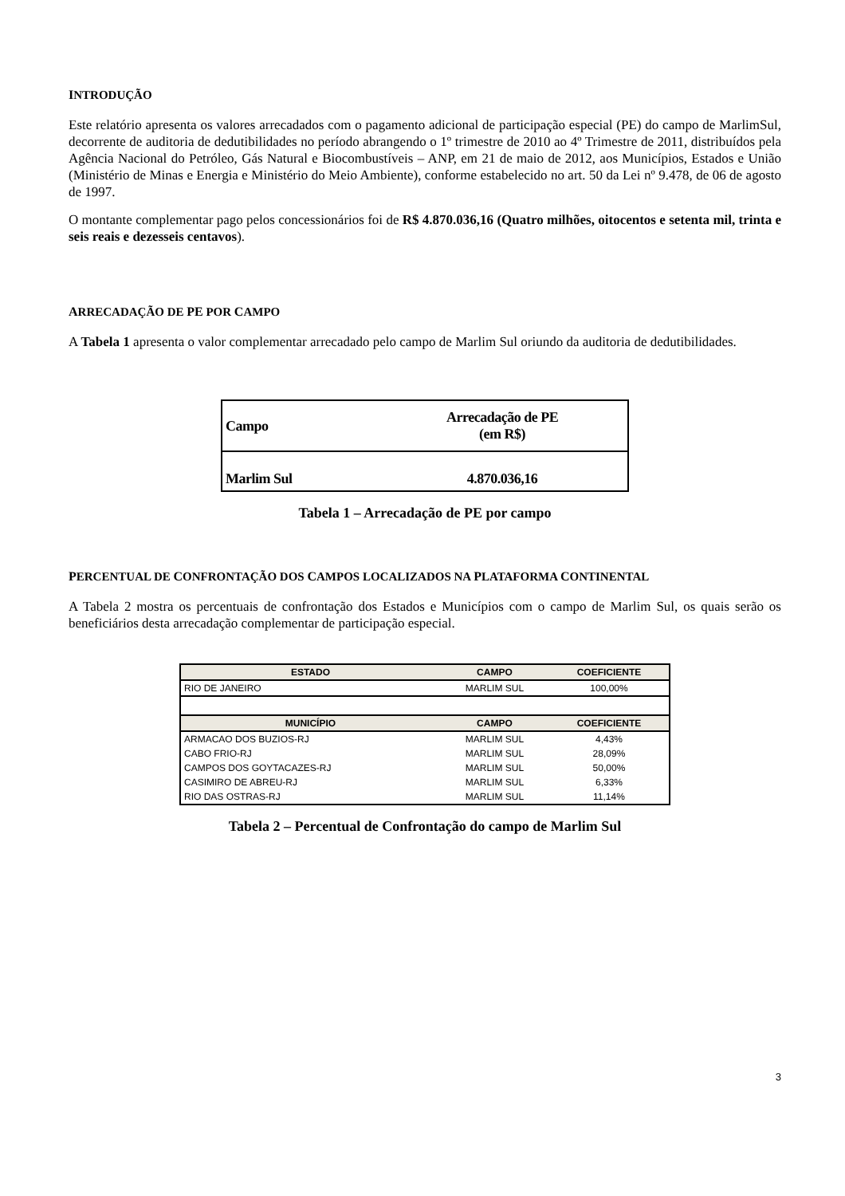INTRODUÇÃO
Este relatório apresenta os valores arrecadados com o pagamento adicional de participação especial (PE) do campo de MarlimSul, decorrente de auditoria de dedutibilidades no período abrangendo o 1º trimestre de 2010 ao 4º Trimestre de 2011, distribuídos pela Agência Nacional do Petróleo, Gás Natural e Biocombustíveis – ANP, em 21 de maio de 2012, aos Municípios, Estados e União (Ministério de Minas e Energia e Ministério do Meio Ambiente), conforme estabelecido no art. 50 da Lei nº 9.478, de 06 de agosto de 1997.
O montante complementar pago pelos concessionários foi de R$ 4.870.036,16 (Quatro milhões, oitocentos e setenta mil, trinta e seis reais e dezesseis centavos).
ARRECADAÇÃO DE PE POR CAMPO
A Tabela 1 apresenta o valor complementar arrecadado pelo campo de Marlim Sul oriundo da auditoria de dedutibilidades.
| Campo | Arrecadação de PE (em R$) |
| Marlim Sul | 4.870.036,16 |
Tabela 1 – Arrecadação de PE por campo
PERCENTUAL DE CONFRONTAÇÃO DOS CAMPOS LOCALIZADOS NA PLATAFORMA CONTINENTAL
A Tabela 2 mostra os percentuais de confrontação dos Estados e Municípios com o campo de Marlim Sul, os quais serão os beneficiários desta arrecadação complementar de participação especial.
| ESTADO | CAMPO | COEFICIENTE |
| --- | --- | --- |
| RIO DE JANEIRO | MARLIM SUL | 100,00% |
| MUNICÍPIO | CAMPO | COEFICIENTE |
| ARMACAO DOS BUZIOS-RJ | MARLIM SUL | 4,43% |
| CABO FRIO-RJ | MARLIM SUL | 28,09% |
| CAMPOS DOS GOYTACAZES-RJ | MARLIM SUL | 50,00% |
| CASIMIRO DE ABREU-RJ | MARLIM SUL | 6,33% |
| RIO DAS OSTRAS-RJ | MARLIM SUL | 11,14% |
Tabela 2 – Percentual de Confrontação do campo de Marlim Sul
3